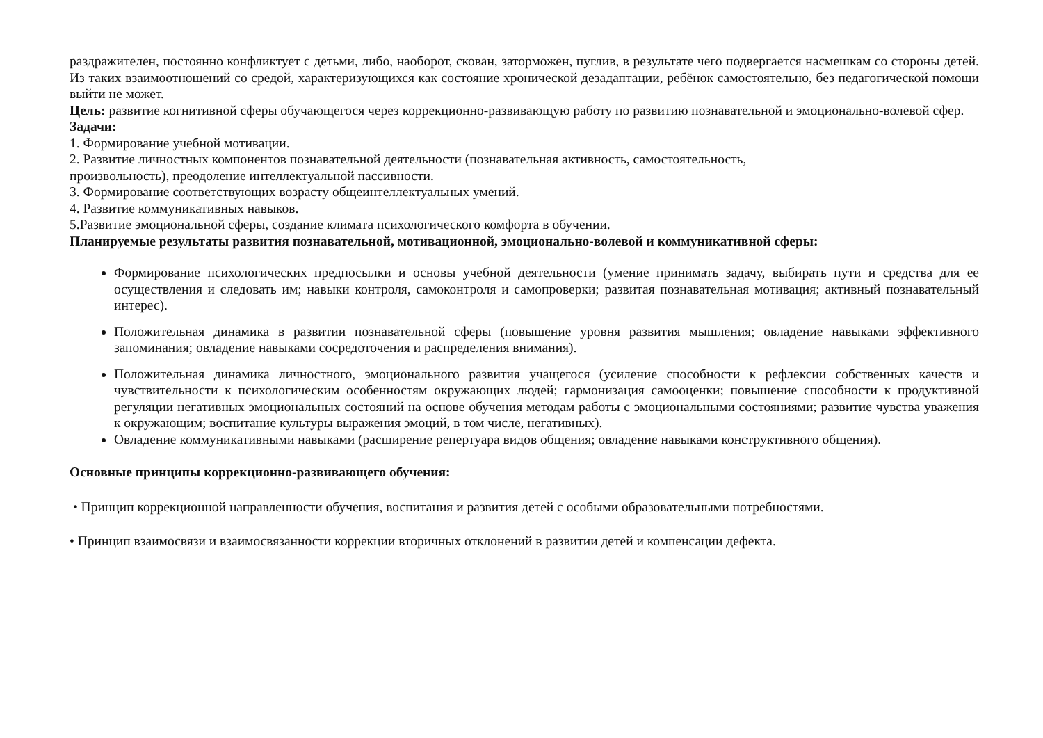раздражителен, постоянно конфликтует с детьми, либо, наоборот, скован, заторможен, пуглив, в результате чего подвергается насмешкам со стороны детей. Из таких взаимоотношений со средой, характеризующихся как состояние хронической дезадаптации, ребёнок самостоятельно, без педагогической помощи выйти не может.
Цель: развитие когнитивной сферы обучающегося через коррекционно-развивающую работу по развитию познавательной и эмоционально-волевой сфер.
Задачи:
1. Формирование учебной мотивации.
2. Развитие личностных компонентов познавательной деятельности (познавательная активность, самостоятельность,
произвольность), преодоление интеллектуальной пассивности.
3. Формирование соответствующих возрасту общеинтеллектуальных умений.
4. Развитие коммуникативных навыков.
5.Развитие эмоциональной сферы, создание климата психологического комфорта в обучении.
Планируемые результаты развития познавательной, мотивационной, эмоционально-волевой и коммуникативной сферы:
Формирование психологических предпосылки и основы учебной деятельности (умение принимать задачу, выбирать пути и средства для ее осуществления и следовать им; навыки контроля, самоконтроля и самопроверки; развитая познавательная мотивация; активный познавательный интерес).
Положительная динамика в развитии познавательной сферы (повышение уровня развития мышления; овладение навыками эффективного запоминания; овладение навыками сосредоточения и распределения внимания).
Положительная динамика личностного, эмоционального развития учащегося (усиление способности к рефлексии собственных качеств и чувствительности к психологическим особенностям окружающих людей; гармонизация самооценки; повышение способности к продуктивной регуляции негативных эмоциональных состояний на основе обучения методам работы с эмоциональными состояниями; развитие чувства уважения к окружающим; воспитание культуры выражения эмоций, в том числе, негативных).
Овладение коммуникативными навыками (расширение репертуара видов общения; овладение навыками конструктивного общения).
Основные принципы коррекционно-развивающего обучения:
• Принцип коррекционной направленности обучения, воспитания и развития детей с особыми образовательными потребностями.
• Принцип взаимосвязи и взаимосвязанности коррекции вторичных отклонений в развитии детей и компенсации дефекта.